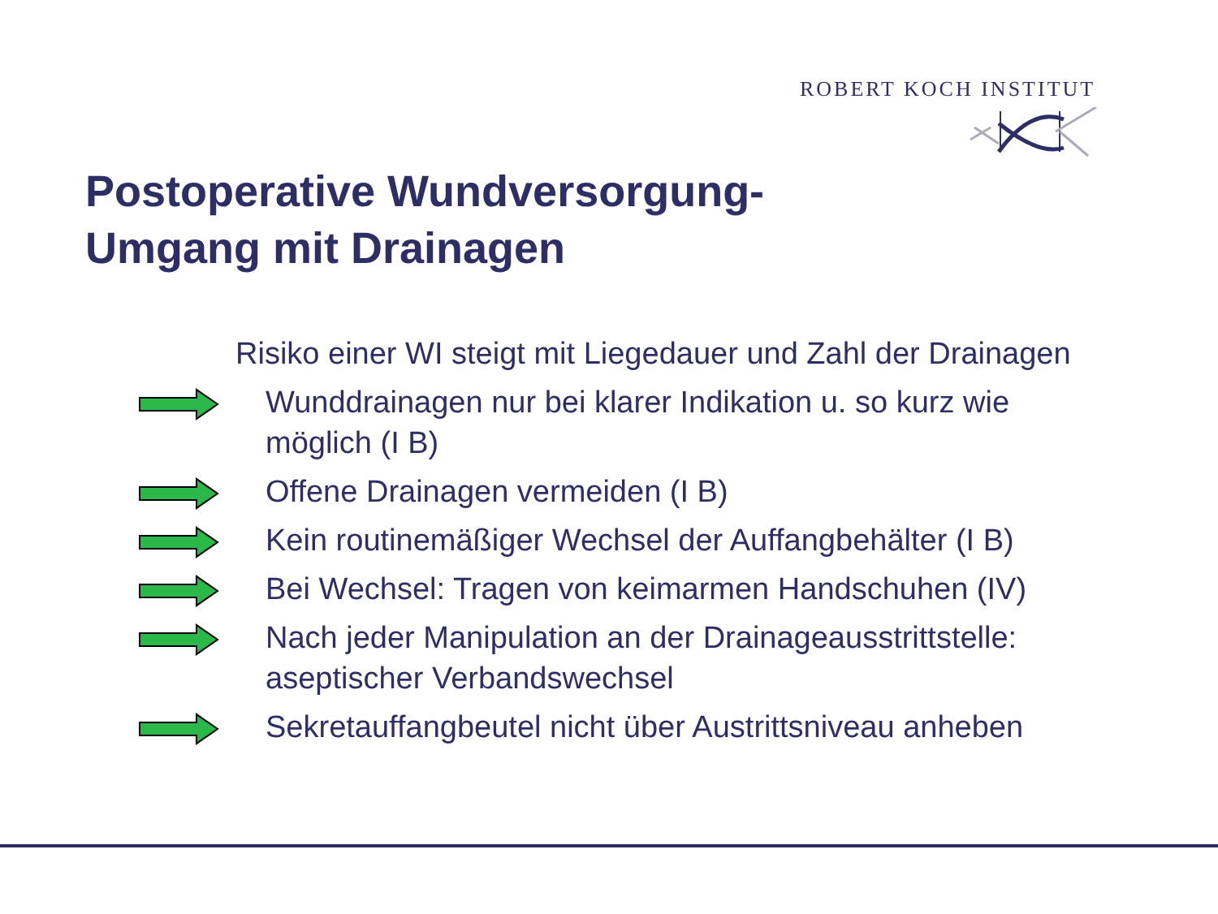ROBERT KOCH INSTITUT
Postoperative Wundversorgung-
Umgang mit Drainagen
Risiko einer WI steigt mit Liegedauer und Zahl der Drainagen
Wunddrainagen nur bei klarer Indikation u. so kurz wie möglich (I B)
Offene Drainagen vermeiden (I B)
Kein routinemäßiger Wechsel der Auffangbehälter (I B)
Bei Wechsel: Tragen von keimarmen Handschuhen (IV)
Nach jeder Manipulation an der Drainageausstrittstelle: aseptischer Verbandswechsel
Sekretauffangbeutel nicht über Austrittsniveau anheben